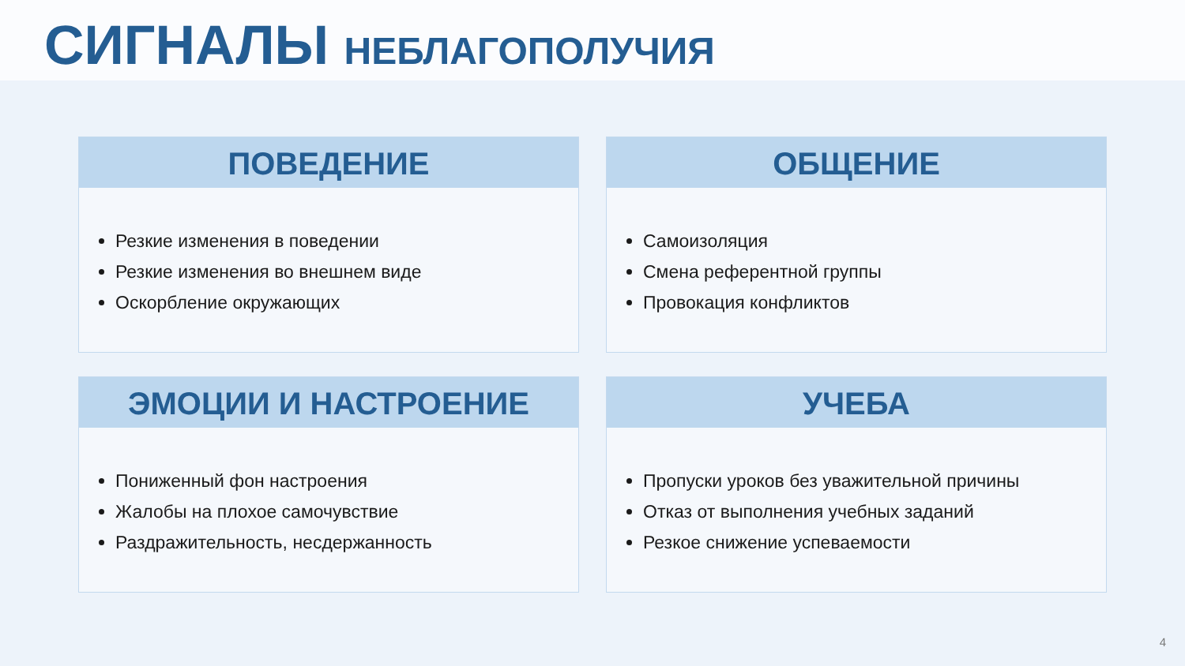СИГНАЛЫ НЕБЛАГОПОЛУЧИЯ
ПОВЕДЕНИЕ
Резкие изменения в поведении
Резкие изменения во внешнем виде
Оскорбление окружающих
ОБЩЕНИЕ
Самоизоляция
Смена референтной группы
Провокация конфликтов
ЭМОЦИИ И НАСТРОЕНИЕ
Пониженный фон настроения
Жалобы на плохое самочувствие
Раздражительность, несдержанность
УЧЕБА
Пропуски уроков без уважительной причины
Отказ от выполнения учебных заданий
Резкое снижение успеваемости
4